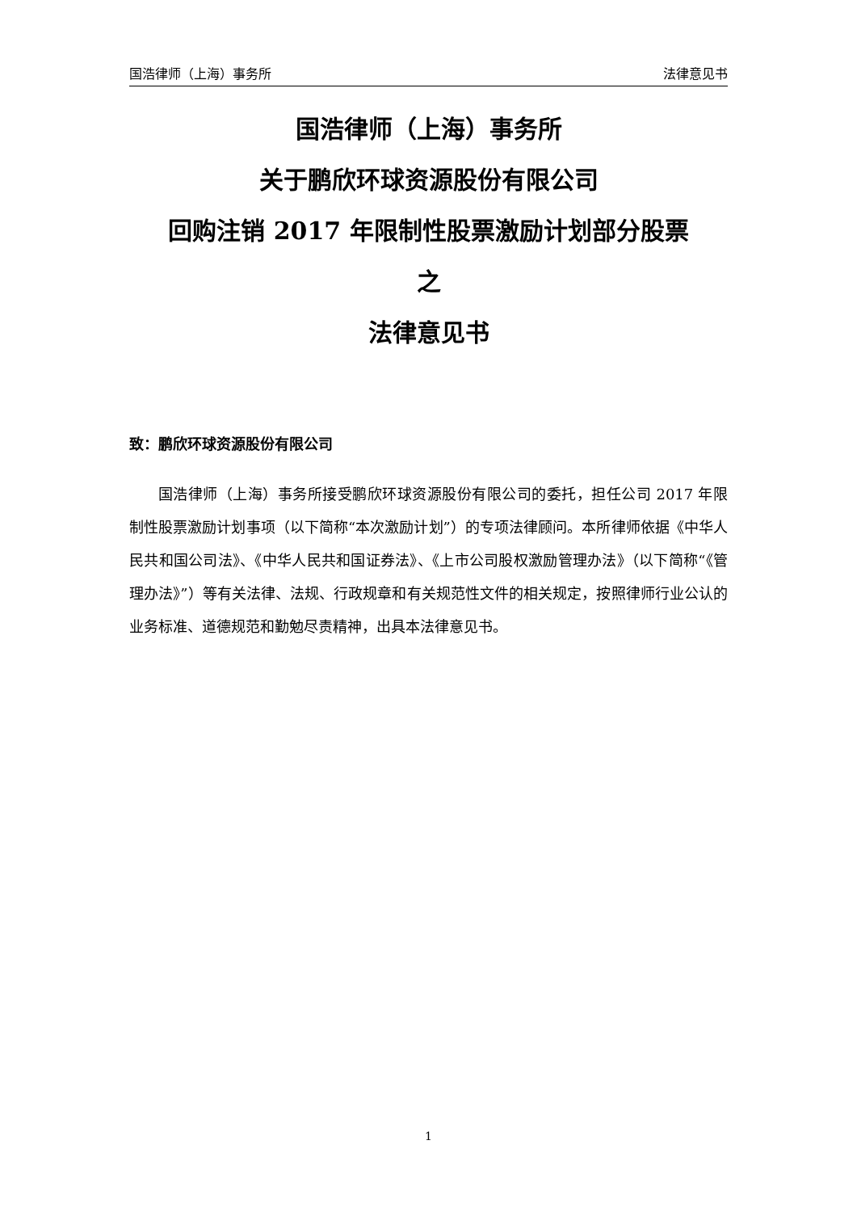国浩律师（上海）事务所 法律意见书
国浩律师（上海）事务所
关于鹏欣环球资源股份有限公司
回购注销 2017 年限制性股票激励计划部分股票
之
法律意见书
致：鹏欣环球资源股份有限公司
国浩律师（上海）事务所接受鹏欣环球资源股份有限公司的委托，担任公司 2017 年限制性股票激励计划事项（以下简称“本次激励计划”）的专项法律顾问。本所律师依据《中华人民共和国公司法》、《中华人民共和国证券法》、《上市公司股权激励管理办法》（以下简称“《管理办法》”）等有关法律、法规、行政规章和有关规范性文件的相关规定，按照律师行业公认的业务标准、道德规范和勤勉尽责精神，出具本法律意见书。
1